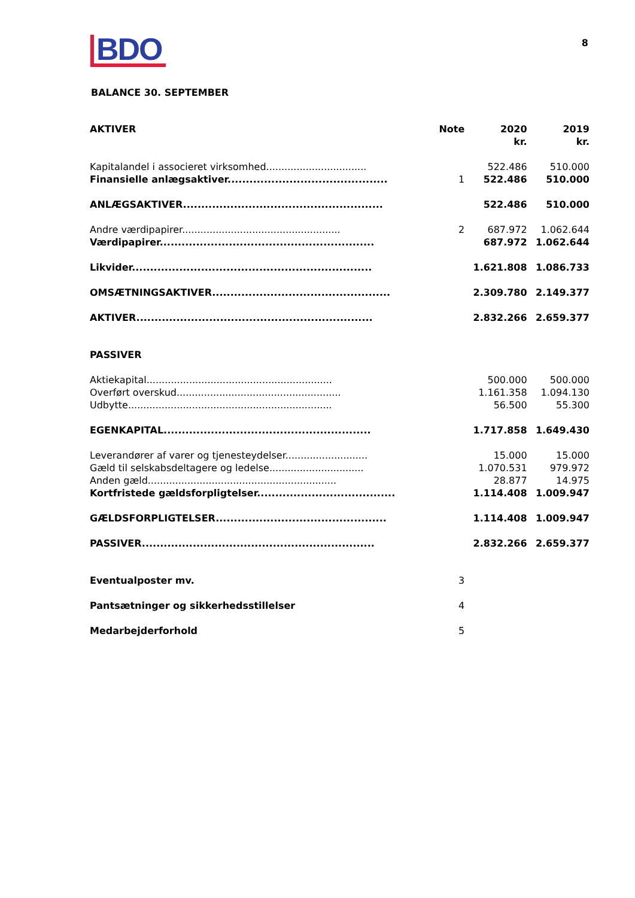BDO 8
BALANCE 30. SEPTEMBER
| AKTIVER | Note | 2020 kr. | 2019 kr. |
| --- | --- | --- | --- |
| Kapitalandel i associeret virksomhed................................. | | 522.486 | 510.000 |
| Finansielle anlægsaktiver............................................ | 1 | 522.486 | 510.000 |
| ANLÆGSAKTIVER....................................................... | | 522.486 | 510.000 |
| Andre værdipapirer.................................................... | 2 | 687.972 | 1.062.644 |
| Værdipapirer........................................................... | | 687.972 | 1.062.644 |
| Likvider.................................................................. | | 1.621.808 | 1.086.733 |
| OMSÆTNINGSAKTIVER................................................. | | 2.309.780 | 2.149.377 |
| AKTIVER................................................................. | | 2.832.266 | 2.659.377 |
| PASSIVER | | | |
| Aktiekapital............................................................. | | 500.000 | 500.000 |
| Overført overskud...................................................... | | 1.161.358 | 1.094.130 |
| Udbytte................................................................... | | 56.500 | 55.300 |
| EGENKAPITAL......................................................... | | 1.717.858 | 1.649.430 |
| Leverandører af varer og tjenesteydelser........................... | | 15.000 | 15.000 |
| Gæld til selskabsdeltagere og ledelse............................... | | 1.070.531 | 979.972 |
| Anden gæld.............................................................. | | 28.877 | 14.975 |
| Kortfristede gældsforpligtelser...................................... | | 1.114.408 | 1.009.947 |
| GÆLDSFORPLIGTELSER............................................... | | 1.114.408 | 1.009.947 |
| PASSIVER................................................................ | | 2.832.266 | 2.659.377 |
| Eventualposter mv. | 3 | | |
| Pantsætninger og sikkerhedsstillelser | 4 | | |
| Medarbejderforhold | 5 | | |